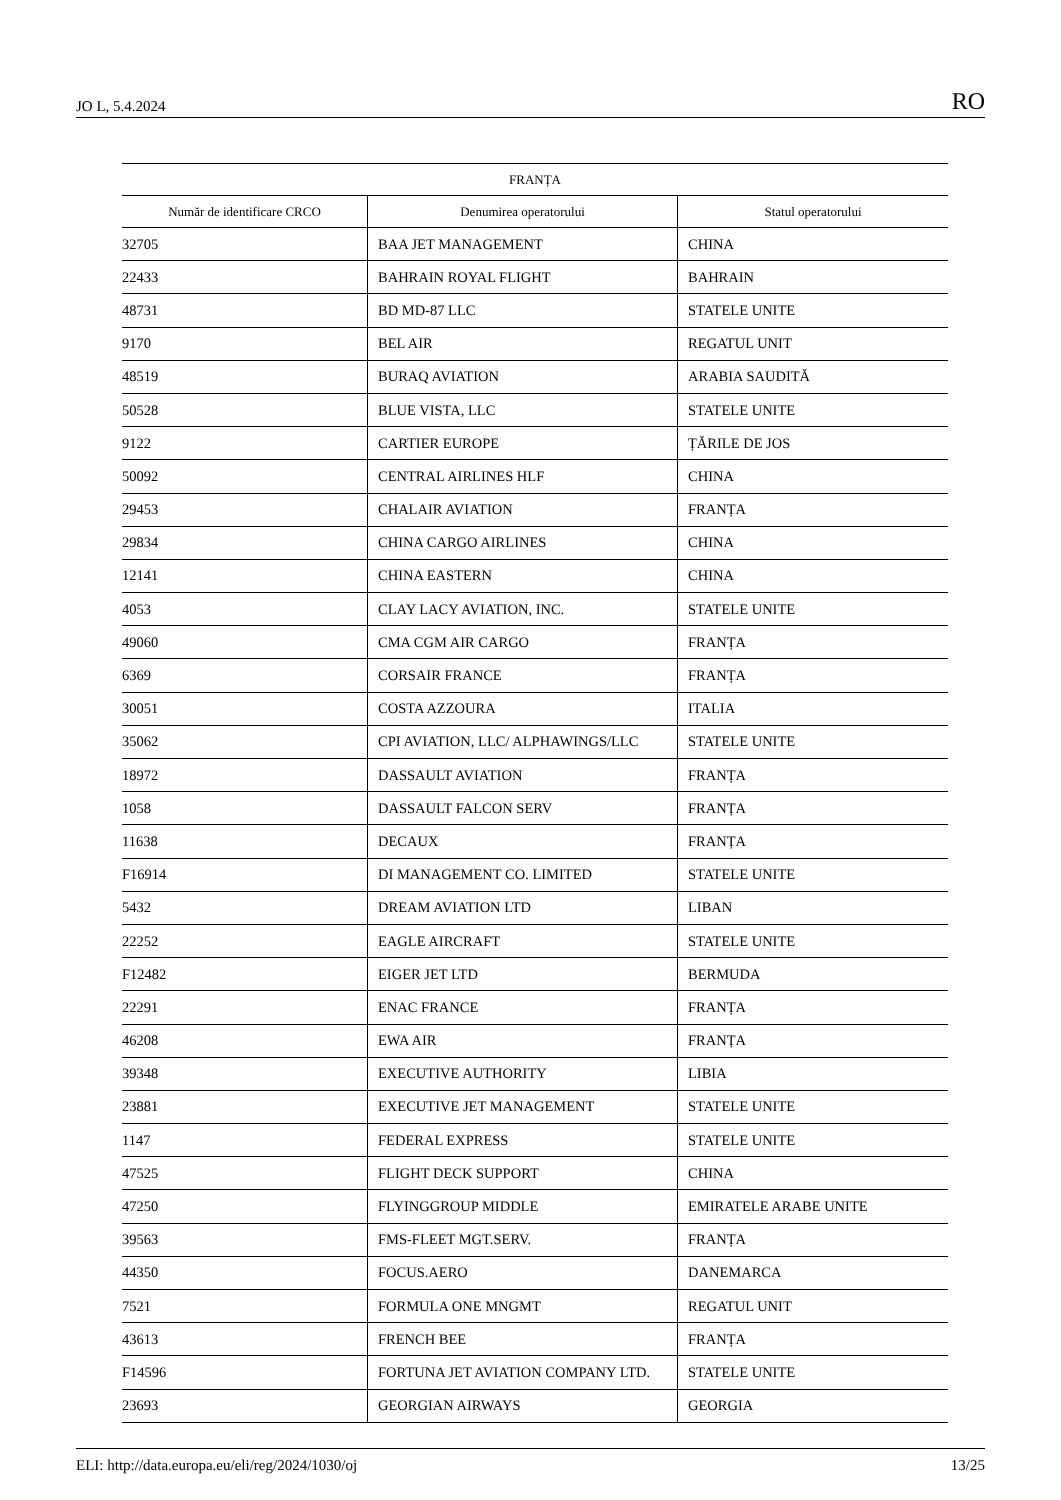JO L, 5.4.2024 RO
| FRANȚA | | |
| --- | --- | --- |
| Număr de identificare CRCO | Denumirea operatorului | Statul operatorului |
| 32705 | BAA JET MANAGEMENT | CHINA |
| 22433 | BAHRAIN ROYAL FLIGHT | BAHRAIN |
| 48731 | BD MD-87 LLC | STATELE UNITE |
| 9170 | BEL AIR | REGATUL UNIT |
| 48519 | BURAQ AVIATION | ARABIA SAUDITĂ |
| 50528 | BLUE VISTA, LLC | STATELE UNITE |
| 9122 | CARTIER EUROPE | ȚĂRILE DE JOS |
| 50092 | CENTRAL AIRLINES HLF | CHINA |
| 29453 | CHALAIR AVIATION | FRANȚA |
| 29834 | CHINA CARGO AIRLINES | CHINA |
| 12141 | CHINA EASTERN | CHINA |
| 4053 | CLAY LACY AVIATION, INC. | STATELE UNITE |
| 49060 | CMA CGM AIR CARGO | FRANȚA |
| 6369 | CORSAIR FRANCE | FRANȚA |
| 30051 | COSTA AZZOURA | ITALIA |
| 35062 | CPI AVIATION, LLC/ ALPHAWINGS/LLC | STATELE UNITE |
| 18972 | DASSAULT AVIATION | FRANȚA |
| 1058 | DASSAULT FALCON SERV | FRANȚA |
| 11638 | DECAUX | FRANȚA |
| F16914 | DI MANAGEMENT CO. LIMITED | STATELE UNITE |
| 5432 | DREAM AVIATION LTD | LIBAN |
| 22252 | EAGLE AIRCRAFT | STATELE UNITE |
| F12482 | EIGER JET LTD | BERMUDA |
| 22291 | ENAC FRANCE | FRANȚA |
| 46208 | EWA AIR | FRANȚA |
| 39348 | EXECUTIVE AUTHORITY | LIBIA |
| 23881 | EXECUTIVE JET MANAGEMENT | STATELE UNITE |
| 1147 | FEDERAL EXPRESS | STATELE UNITE |
| 47525 | FLIGHT DECK SUPPORT | CHINA |
| 47250 | FLYINGGROUP MIDDLE | EMIRATELE ARABE UNITE |
| 39563 | FMS-FLEET MGT.SERV. | FRANȚA |
| 44350 | FOCUS.AERO | DANEMARCA |
| 7521 | FORMULA ONE MNGMT | REGATUL UNIT |
| 43613 | FRENCH BEE | FRANȚA |
| F14596 | FORTUNA JET AVIATION COMPANY LTD. | STATELE UNITE |
| 23693 | GEORGIAN AIRWAYS | GEORGIA |
ELI: http://data.europa.eu/eli/reg/2024/1030/oj 13/25